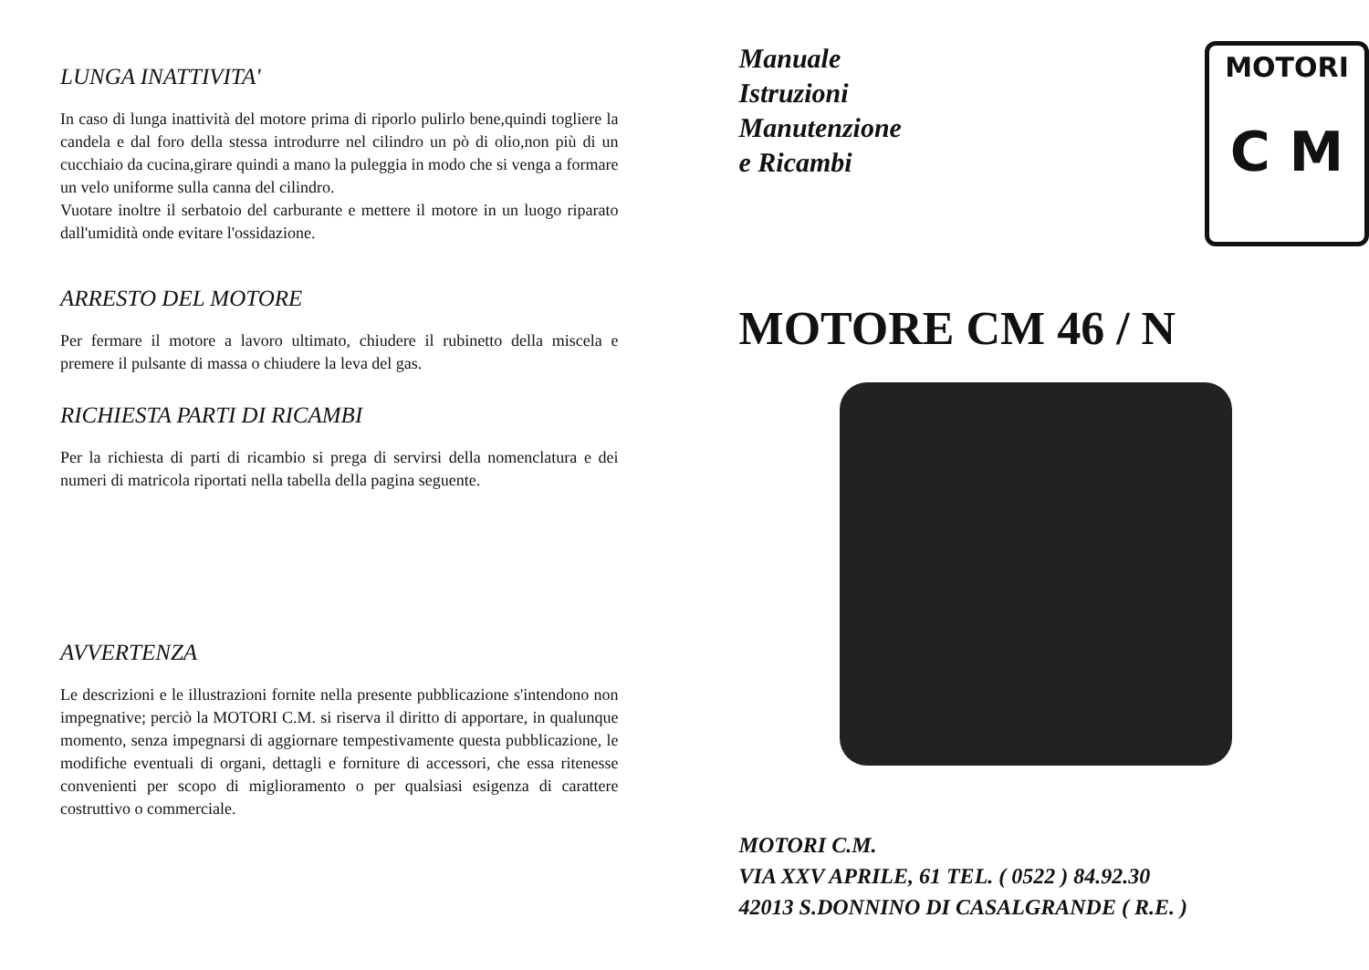LUNGA INATTIVITA'
In caso di lunga inattività del motore prima di riporlo pulirlo bene,quindi togliere la candela e dal foro della stessa introdurre nel cilindro un pò di olio,non più di un cucchiaio da cucina,girare quindi a mano la puleggia in modo che si venga a formare un velo uniforme sulla canna del cilindro.
Vuotare inoltre il serbatoio del carburante e mettere il motore in un luogo riparato dall'umidità onde evitare l'ossidazione.
ARRESTO DEL MOTORE
Per fermare il motore a lavoro ultimato, chiudere il rubinetto della miscela e premere il pulsante di massa o chiudere la leva del gas.
RICHIESTA PARTI DI RICAMBI
Per la richiesta di parti di ricambio si prega di servirsi della nomenclatura e dei numeri di matricola riportati nella tabella della pagina seguente.
AVVERTENZA
Le descrizioni e le illustrazioni fornite nella presente pubblicazione s'intendono non impegnative; perciò la MOTORI C.M. si riserva il diritto di apportare, in qualunque momento, senza impegnarsi di aggiornare tempestivamente questa pubblicazione, le modifiche eventuali di organi, dettagli e forniture di accessori, che essa ritenesse convenienti per scopo di miglioramento o per qualsiasi esigenza di carattere costruttivo o commerciale.
Manuale
Istruzioni
Manutenzione
e Ricambi
MOTORI
C M
MOTORE CM 46 / N
MOTORI C.M.
VIA XXV APRILE, 61 TEL. ( 0522 ) 84.92.30
42013 S.DONNINO DI CASALGRANDE ( R.E. )